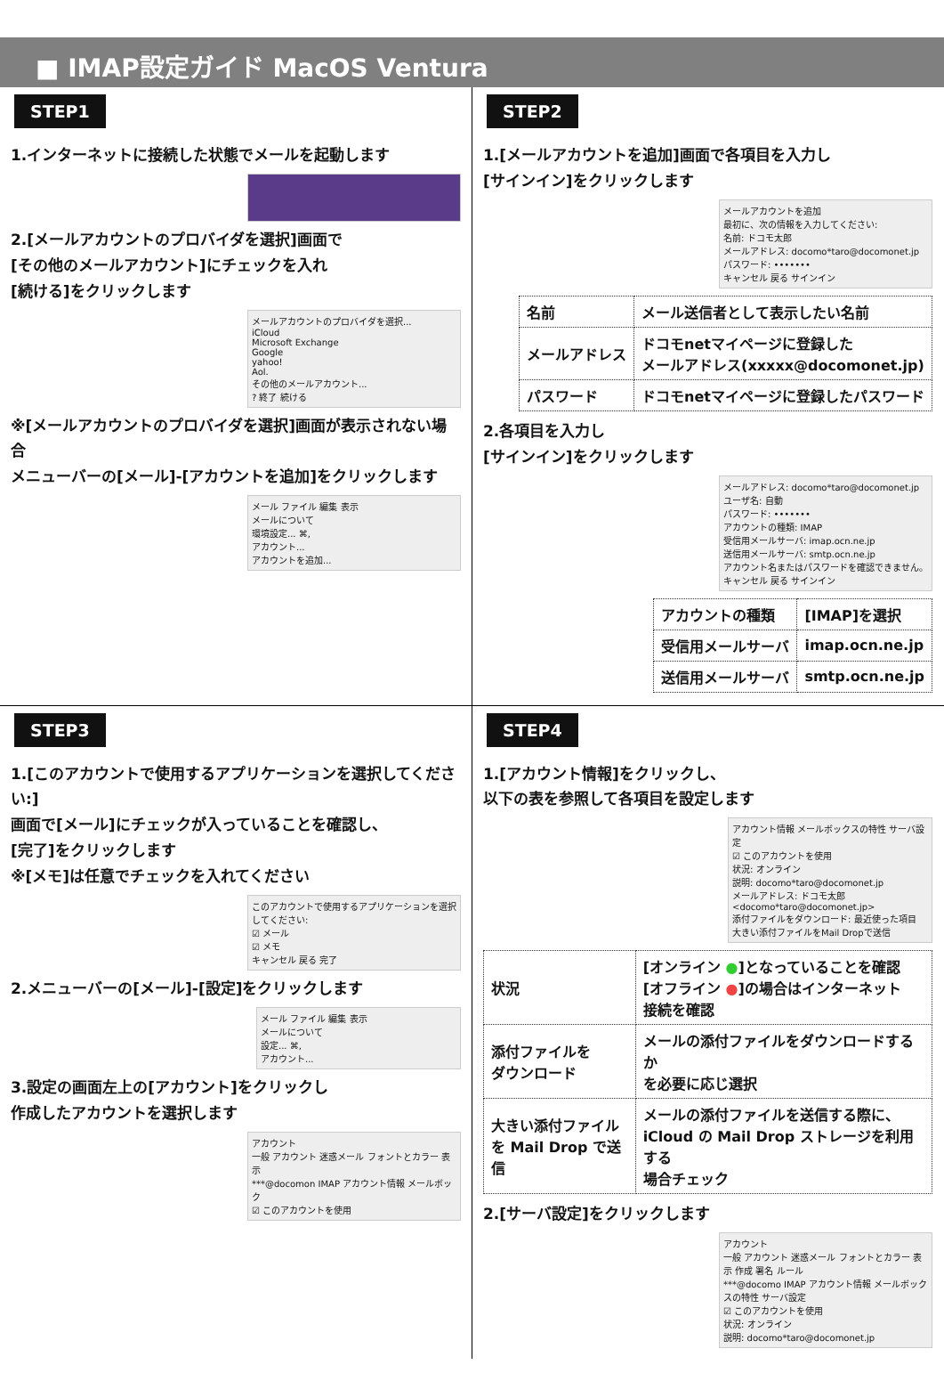■ IMAP設定ガイド MacOS Ventura
STEP1
1.インターネットに接続した状態でメールを起動します
2.[メールアカウントのプロバイダを選択]画面で
[その他のメールアカウント]にチェックを入れ
[続ける]をクリックします
メールアカウントのプロバイダを選択...
iCloud
Microsoft Exchange
Google
yahoo!
Aol.
その他のメールアカウント...
? 終了 続ける
※[メールアカウントのプロバイダを選択]画面が表示されない場合
メニューバーの[メール]-[アカウントを追加]をクリックします
メール ファイル 編集 表示
メールについて
環境設定... ⌘,
アカウント...
アカウントを追加...
STEP2
1.[メールアカウントを追加]画面で各項目を入力し
[サインイン]をクリックします
メールアカウントを追加
最初に、次の情報を入力してください:
名前: ドコモ太郎
メールアドレス: docomo*taro@docomonet.jp
パスワード: •••••••
キャンセル 戻る サインイン
| 名前 | メール送信者として表示したい名前 |
| メールアドレス | ドコモnetマイページに登録した メールアドレス(xxxxx@docomonet.jp) |
| パスワード | ドコモnetマイページに登録したパスワード |
2.各項目を入力し
[サインイン]をクリックします
メールアドレス: docomo*taro@docomonet.jp
ユーザ名: 自動
パスワード: •••••••
アカウントの種類: IMAP
受信用メールサーバ: imap.ocn.ne.jp
送信用メールサーバ: smtp.ocn.ne.jp
アカウント名またはパスワードを確認できません。
キャンセル 戻る サインイン
| アカウントの種類 | [IMAP]を選択 |
| 受信用メールサーバ | imap.ocn.ne.jp |
| 送信用メールサーバ | smtp.ocn.ne.jp |
STEP3
1.[このアカウントで使用するアプリケーションを選択してください:]
画面で[メール]にチェックが入っていることを確認し、
[完了]をクリックします
※[メモ]は任意でチェックを入れてください
このアカウントで使用するアプリケーションを選択してください:
☑ メール
☑ メモ
キャンセル 戻る 完了
2.メニューバーの[メール]-[設定]をクリックします
メール ファイル 編集 表示
メールについて
設定... ⌘,
アカウント...
3.設定の画面左上の[アカウント]をクリックし
作成したアカウントを選択します
アカウント
一般 アカウント 迷惑メール フォントとカラー 表示
***@docomon IMAP アカウント情報 メールボック
☑ このアカウントを使用
STEP4
1.[アカウント情報]をクリックし、
以下の表を参照して各項目を設定します
アカウント情報 メールボックスの特性 サーバ設定
☑ このアカウントを使用
状況: オンライン
説明: docomo*taro@docomonet.jp
メールアドレス: ドコモ太郎<docomo*taro@docomonet.jp>
添付ファイルをダウンロード: 最近使った項目
大きい添付ファイルをMail Dropで送信
| 状況 | [オンライン ● ]となっていることを確認 [オフライン ● ]の場合はインターネット 接続を確認 |
| 添付ファイルを ダウンロード | メールの添付ファイルをダウンロードするか を必要に応じ選択 |
| 大きい添付ファイル を Mail Drop で送信 | メールの添付ファイルを送信する際に、 iCloud の Mail Drop ストレージを利用する 場合チェック |
2.[サーバ設定]をクリックします
アカウント
一般 アカウント 迷惑メール フォントとカラー 表示 作成 署名 ルール
***@docomo IMAP アカウント情報 メールボックスの特性 サーバ設定
☑ このアカウントを使用
状況: オンライン
説明: docomo*taro@docomonet.jp